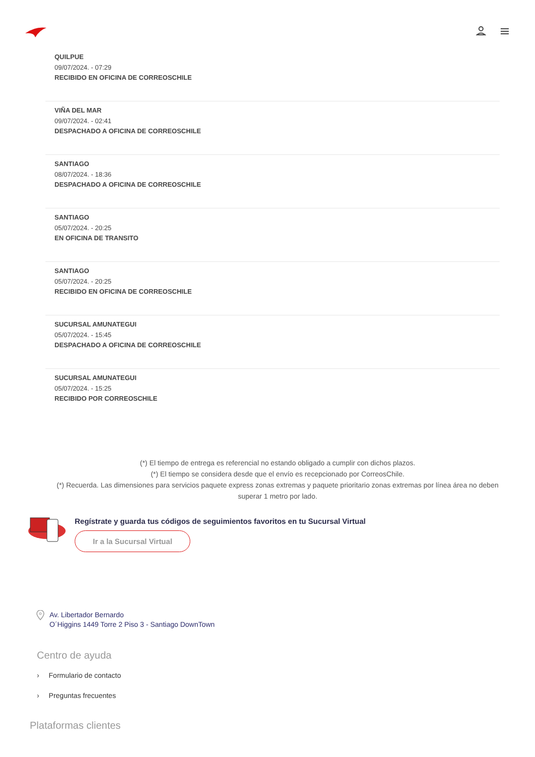QUILPUE
09/07/2024. - 07:29
RECIBIDO EN OFICINA DE CORREOSCHILE
VIÑA DEL MAR
09/07/2024. - 02:41
DESPACHADO A OFICINA DE CORREOSCHILE
SANTIAGO
08/07/2024. - 18:36
DESPACHADO A OFICINA DE CORREOSCHILE
SANTIAGO
05/07/2024. - 20:25
EN OFICINA DE TRANSITO
SANTIAGO
05/07/2024. - 20:25
RECIBIDO EN OFICINA DE CORREOSCHILE
SUCURSAL AMUNATEGUI
05/07/2024. - 15:45
DESPACHADO A OFICINA DE CORREOSCHILE
SUCURSAL AMUNATEGUI
05/07/2024. - 15:25
RECIBIDO POR CORREOSCHILE
(*) El tiempo de entrega es referencial no estando obligado a cumplir con dichos plazos.
(*) El tiempo se considera desde que el envío es recepcionado por CorreosChile.
(*) Recuerda. Las dimensiones para servicios paquete express zonas extremas y paquete prioritario zonas extremas por línea área no deben superar 1 metro por lado.
Regístrate y guarda tus códigos de seguimientos favoritos en tu Sucursal Virtual
Ir a la Sucursal Virtual
Av. Libertador Bernardo
O´Higgins 1449 Torre 2 Piso 3 - Santiago DownTown
Centro de ayuda
› Formulario de contacto
› Preguntas frecuentes
Plataformas clientes